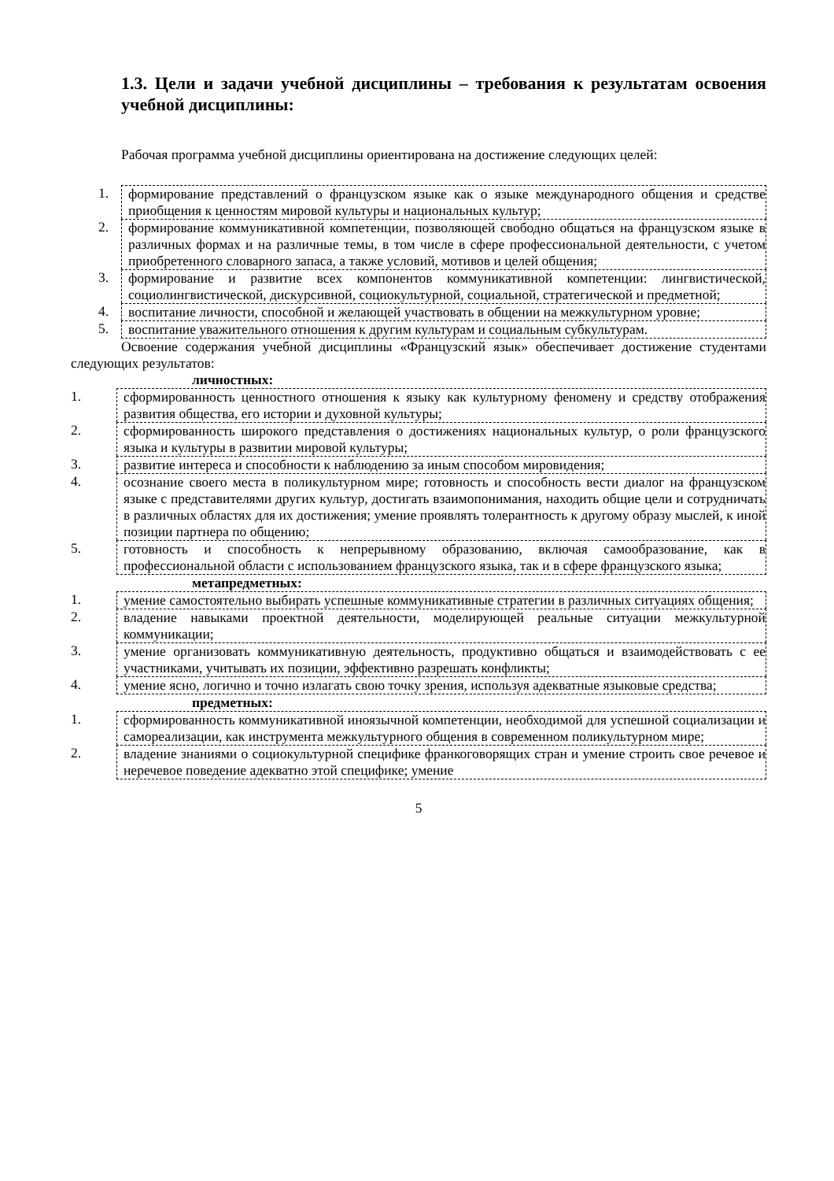1.3. Цели и задачи учебной дисциплины – требования к результатам освоения учебной дисциплины:
Рабочая программа учебной дисциплины ориентирована на достижение следующих целей:
1. формирование представлений о французском языке как о языке международного общения и средстве приобщения к ценностям мировой культуры и национальных культур;
2. формирование коммуникативной компетенции, позволяющей свободно общаться на французском языке в различных формах и на различные темы, в том числе в сфере профессиональной деятельности, с учетом приобретенного словарного запаса, а также условий, мотивов и целей общения;
3. формирование и развитие всех компонентов коммуникативной компетенции: лингвистической, социолингвистической, дискурсивной, социокультурной, социальной, стратегической и предметной;
4. воспитание личности, способной и желающей участвовать в общении на межкультурном уровне;
5. воспитание уважительного отношения к другим культурам и социальным субкультурам.
Освоение содержания учебной дисциплины «Французский язык» обеспечивает достижение студентами следующих результатов:
личностных:
1. сформированность ценностного отношения к языку как культурному феномену и средству отображения развития общества, его истории и духовной культуры;
2. сформированность широкого представления о достижениях национальных культур, о роли французского языка и культуры в развитии мировой культуры;
3. развитие интереса и способности к наблюдению за иным способом мировидения;
4. осознание своего места в поликультурном мире; готовность и способность вести диалог на французском языке с представителями других культур, достигать взаимопонимания, находить общие цели и сотрудничать в различных областях для их достижения; умение проявлять толерантность к другому образу мыслей, к иной позиции партнера по общению;
5. готовность и способность к непрерывному образованию, включая самообразование, как в профессиональной области с использованием французского языка, так и в сфере французского языка;
метапредметных:
1. умение самостоятельно выбирать успешные коммуникативные стратегии в различных ситуациях общения;
2. владение навыками проектной деятельности, моделирующей реальные ситуации межкультурной коммуникации;
3. умение организовать коммуникативную деятельность, продуктивно общаться и взаимодействовать с ее участниками, учитывать их позиции, эффективно разрешать конфликты;
4. умение ясно, логично и точно излагать свою точку зрения, используя адекватные языковые средства;
предметных:
1. сформированность коммуникативной иноязычной компетенции, необходимой для успешной социализации и самореализации, как инструмента межкультурного общения в современном поликультурном мире;
2. владение знаниями о социокультурной специфике франкоговорящих стран и умение строить свое речевое и неречевое поведение адекватно этой специфике; умение
5